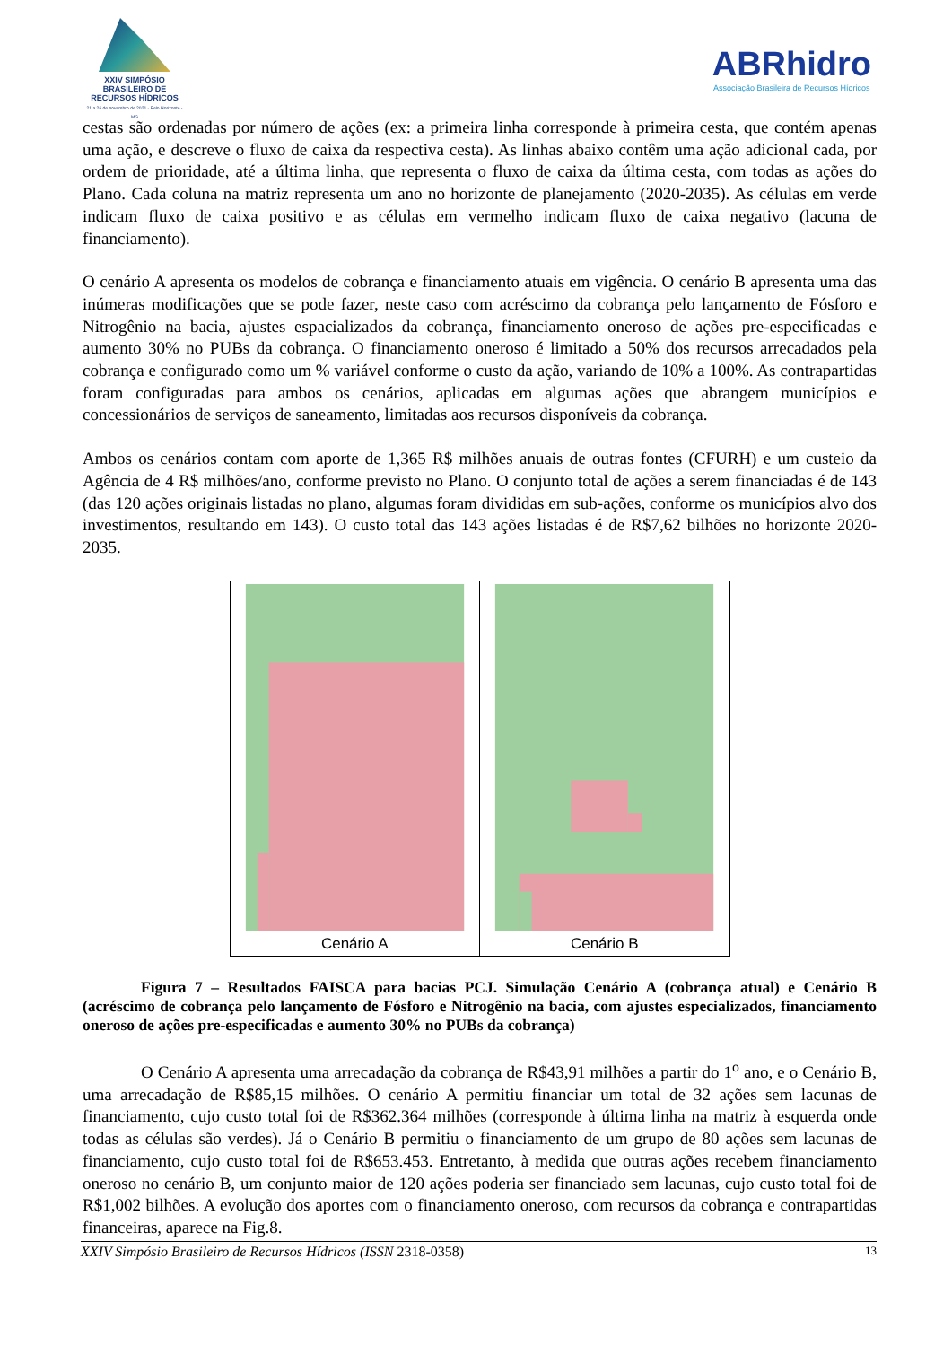XXIV SIMPÓSIO BRASILEIRO DE RECURSOS HÍDRICOS
21 a 26 de novembro de 2021 - Belo Horizonte - MG
ABRhidro
Associação Brasileira de Recursos Hídricos
cestas são ordenadas por número de ações (ex: a primeira linha corresponde à primeira cesta, que contém apenas uma ação, e descreve o fluxo de caixa da respectiva cesta). As linhas abaixo contêm uma ação adicional cada, por ordem de prioridade, até a última linha, que representa o fluxo de caixa da última cesta, com todas as ações do Plano. Cada coluna na matriz representa um ano no horizonte de planejamento (2020-2035). As células em verde indicam fluxo de caixa positivo e as células em vermelho indicam fluxo de caixa negativo (lacuna de financiamento).
O cenário A apresenta os modelos de cobrança e financiamento atuais em vigência. O cenário B apresenta uma das inúmeras modificações que se pode fazer, neste caso com acréscimo da cobrança pelo lançamento de Fósforo e Nitrogênio na bacia, ajustes espacializados da cobrança, financiamento oneroso de ações pre-especificadas e aumento 30% no PUBs da cobrança. O financiamento oneroso é limitado a 50% dos recursos arrecadados pela cobrança e configurado como um % variável conforme o custo da ação, variando de 10% a 100%. As contrapartidas foram configuradas para ambos os cenários, aplicadas em algumas ações que abrangem municípios e concessionários de serviços de saneamento, limitadas aos recursos disponíveis da cobrança.
Ambos os cenários contam com aporte de 1,365 R$ milhões anuais de outras fontes (CFURH) e um custeio da Agência de 4 R$ milhões/ano, conforme previsto no Plano. O conjunto total de ações a serem financiadas é de 143 (das 120 ações originais listadas no plano, algumas foram divididas em sub-ações, conforme os municípios alvo dos investimentos, resultando em 143). O custo total das 143 ações listadas é de R$7,62 bilhões no horizonte 2020-2035.
Cenário A Cenário B
Figura 7 – Resultados FAISCA para bacias PCJ. Simulação Cenário A (cobrança atual) e Cenário B (acréscimo de cobrança pelo lançamento de Fósforo e Nitrogênio na bacia, com ajustes especializados, financiamento oneroso de ações pre-especificadas e aumento 30% no PUBs da cobrança)
O Cenário A apresenta uma arrecadação da cobrança de R$43,91 milhões a partir do 1<sup>o</sup> ano, e o Cenário B, uma arrecadação de R$85,15 milhões. O cenário A permitiu financiar um total de 32 ações sem lacunas de financiamento, cujo custo total foi de R$362.364 milhões (corresponde à última linha na matriz à esquerda onde todas as células são verdes). Já o Cenário B permitiu o financiamento de um grupo de 80 ações sem lacunas de financiamento, cujo custo total foi de R$653.453. Entretanto, à medida que outras ações recebem financiamento oneroso no cenário B, um conjunto maior de 120 ações poderia ser financiado sem lacunas, cujo custo total foi de R$1,002 bilhões. A evolução dos aportes com o financiamento oneroso, com recursos da cobrança e contrapartidas financeiras, aparece na Fig.8.
XXIV Simpósio Brasileiro de Recursos Hídricos (ISSN 2318-0358) 13